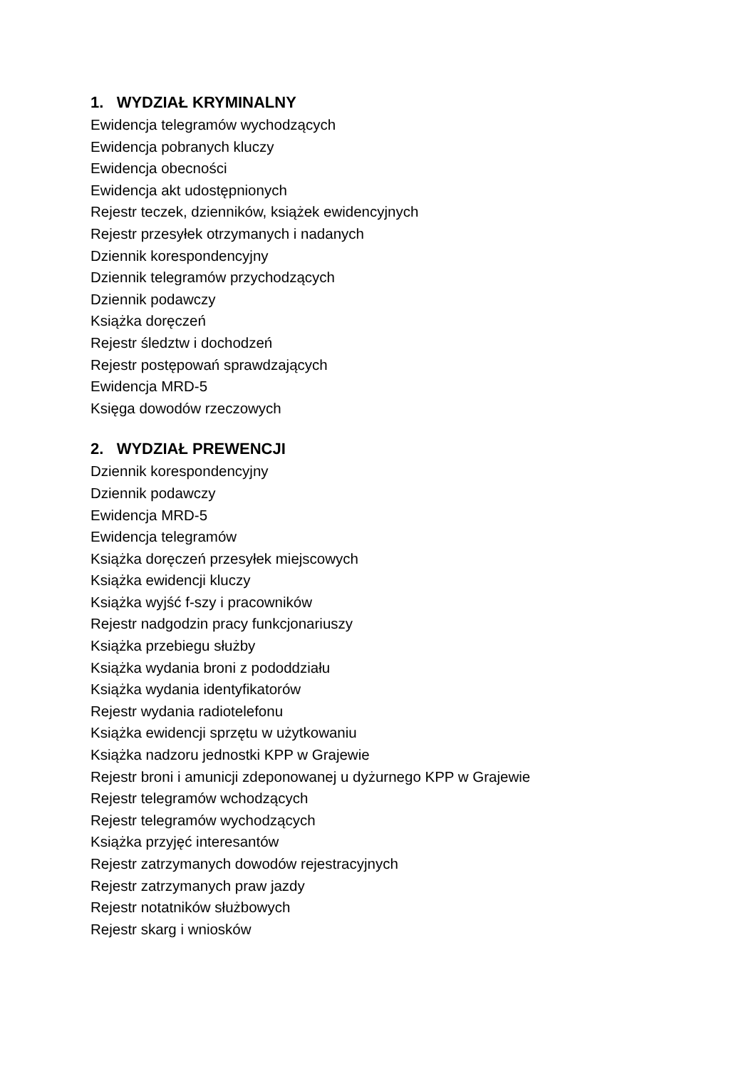1. WYDZIAŁ KRYMINALNY
Ewidencja telegramów wychodzących
Ewidencja pobranych kluczy
Ewidencja obecności
Ewidencja akt udostępnionych
Rejestr teczek, dzienników, książek ewidencyjnych
Rejestr przesyłek otrzymanych i nadanych
Dziennik korespondencyjny
Dziennik telegramów przychodzących
Dziennik podawczy
Książka doręczeń
Rejestr śledztw i dochodzeń
Rejestr postępowań sprawdzających
Ewidencja MRD-5
Księga dowodów rzeczowych
2. WYDZIAŁ PREWENCJI
Dziennik korespondencyjny
Dziennik podawczy
Ewidencja MRD-5
Ewidencja telegramów
Książka doręczeń przesyłek miejscowych
Książka ewidencji kluczy
Książka wyjść f-szy i pracowników
Rejestr nadgodzin pracy funkcjonariuszy
Książka przebiegu służby
Książka wydania broni z pododdziału
Książka wydania identyfikatorów
Rejestr wydania radiotelefonu
Książka ewidencji sprzętu w użytkowaniu
Książka nadzoru jednostki KPP w Grajewie
Rejestr broni i amunicji zdeponowanej u dyżurnego KPP w Grajewie
Rejestr telegramów wchodzących
Rejestr telegramów wychodzących
Książka przyjęć interesantów
Rejestr zatrzymanych dowodów rejestracyjnych
Rejestr zatrzymanych praw jazdy
Rejestr notatników służbowych
Rejestr skarg i wniosków